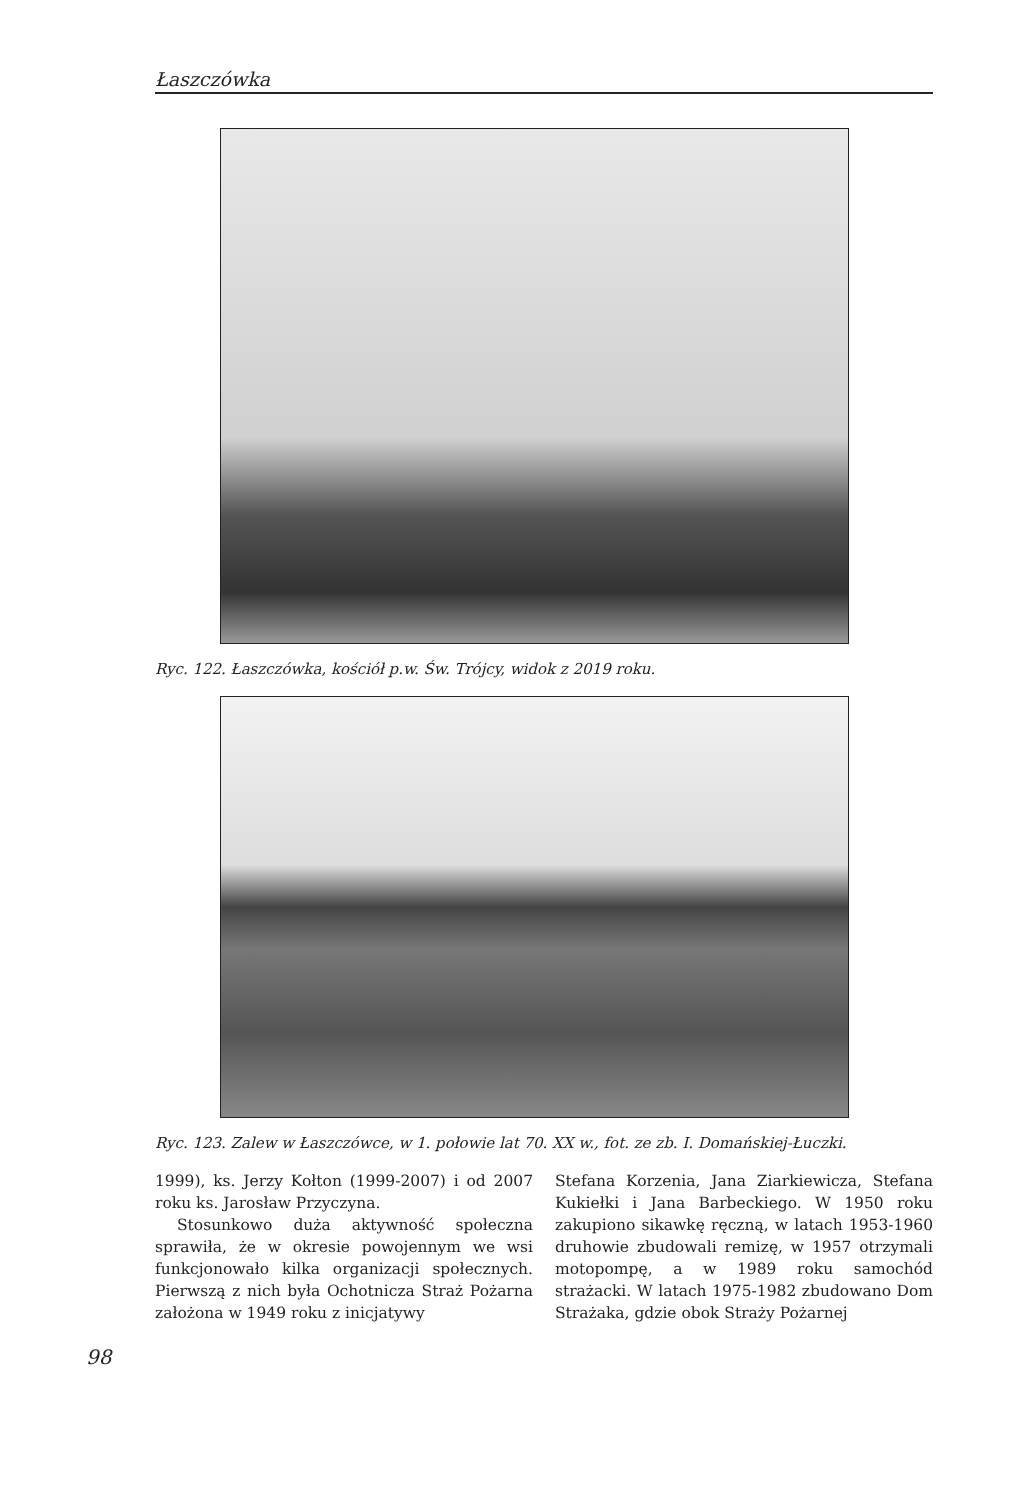Łaszczówka
Ryc. 122. Łaszczówka, kościół p.w. Św. Trójcy, widok z 2019 roku.
Ryc. 123. Zalew w Łaszczówce, w 1. połowie lat 70. XX w., fot. ze zb. I. Domańskiej-Łuczki.
1999), ks. Jerzy Kołton (1999-2007) i od 2007 roku ks. Jarosław Przyczyna.
Stosunkowo duża aktywność społeczna sprawiła, że w okresie powojennym we wsi funkcjonowało kilka organizacji społecznych. Pierwszą z nich była Ochotnicza Straż Pożarna założona w 1949 roku z inicjatywy
Stefana Korzenia, Jana Ziarkiewicza, Stefana Kukiełki i Jana Barbeckiego. W 1950 roku zakupiono sikawkę ręczną, w latach 1953-1960 druhowie zbudowali remizę, w 1957 otrzymali motopompę, a w 1989 roku samochód strażacki. W latach 1975-1982 zbudowano Dom Strażaka, gdzie obok Straży Pożarnej
98